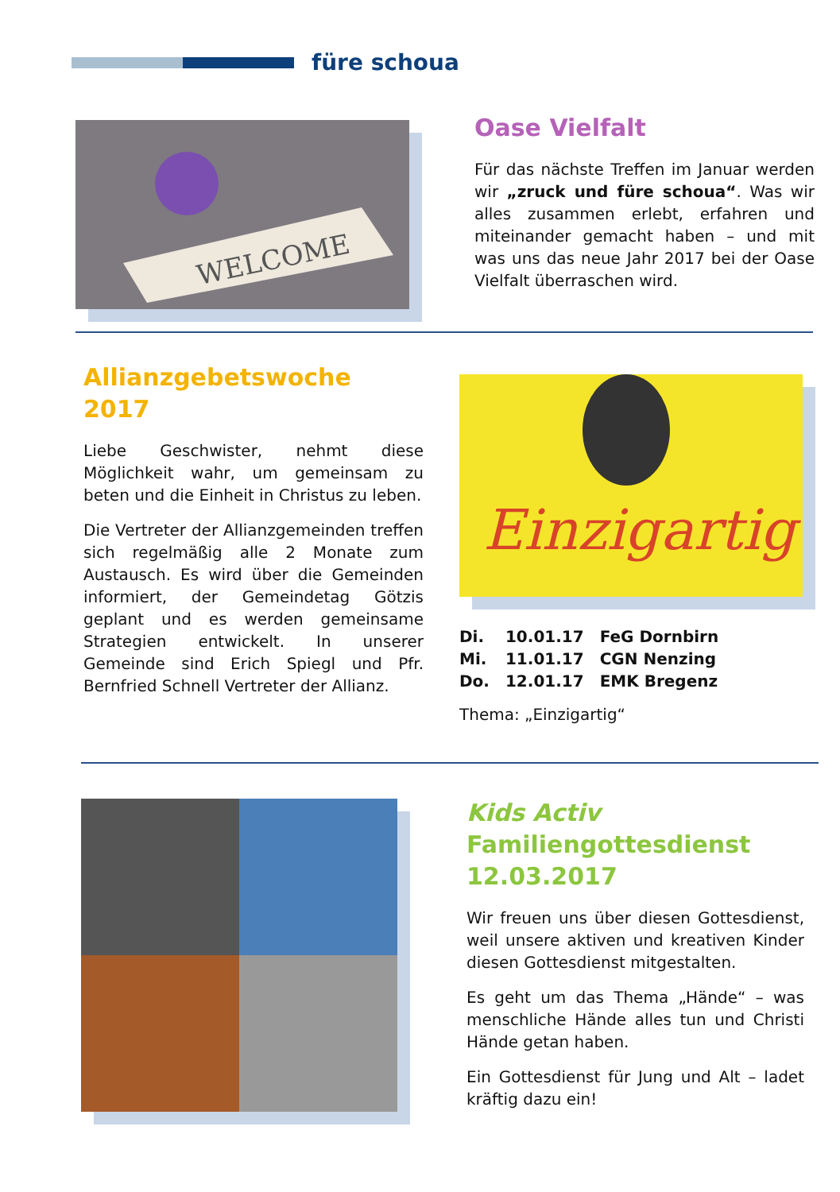füre schoua
WELCOME
Oase Vielfalt
Für das nächste Treffen im Januar werden wir „zruck und füre schoua“. Was wir alles zusammen erlebt, erfahren und miteinander gemacht haben – und mit was uns das neue Jahr 2017 bei der Oase Vielfalt überraschen wird.
Allianzgebetswoche 2017
Liebe Geschwister, nehmt diese Möglichkeit wahr, um gemeinsam zu beten und die Einheit in Christus zu leben.
Die Vertreter der Allianzgemeinden treffen sich regelmäßig alle 2 Monate zum Austausch. Es wird über die Gemeinden informiert, der Gemeindetag Götzis geplant und es werden gemeinsame Strategien entwickelt. In unserer Gemeinde sind Erich Spiegl und Pfr. Bernfried Schnell Vertreter der Allianz.
Einzigartig
| Di. | 10.01.17 | FeG Dornbirn |
| Mi. | 11.01.17 | CGN Nenzing |
| Do. | 12.01.17 | EMK Bregenz |
Thema: „Einzigartig“
Kids Activ Familiengottesdienst 12.03.2017
Wir freuen uns über diesen Gottesdienst, weil unsere aktiven und kreativen Kinder diesen Gottesdienst mitgestalten.
Es geht um das Thema „Hände“ – was menschliche Hände alles tun und Christi Hände getan haben.
Ein Gottesdienst für Jung und Alt – ladet kräftig dazu ein!